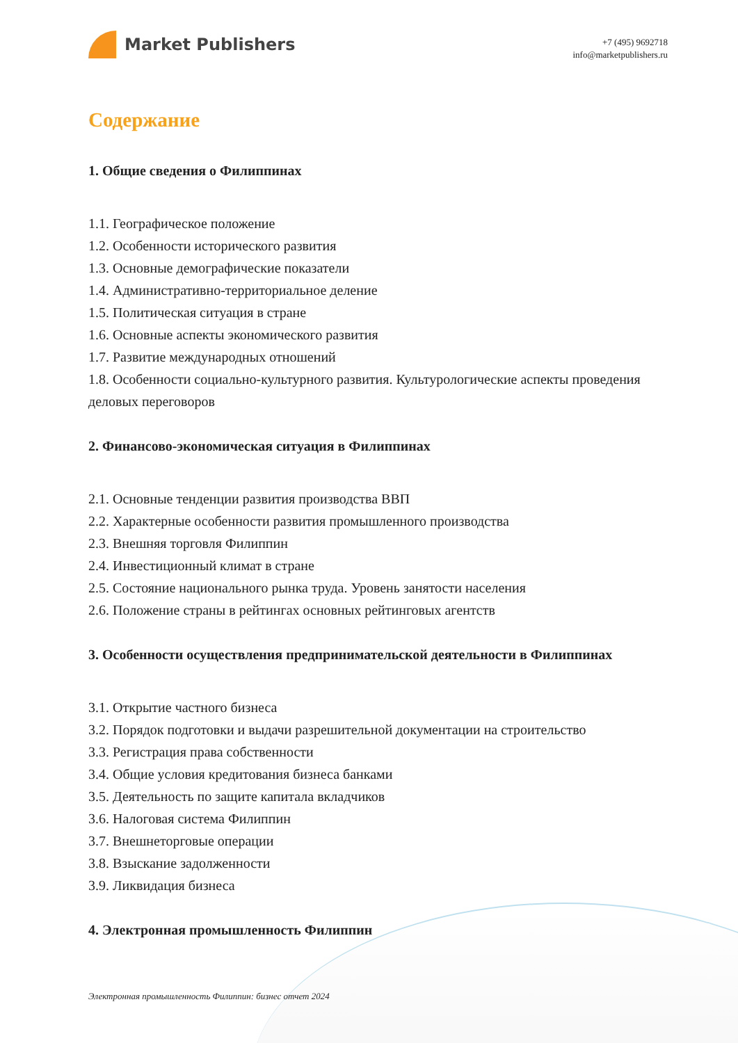Market Publishers
+7 (495) 9692718
info@marketpublishers.ru
Содержание
1. Общие сведения о Филиппинах
1.1. Географическое положение
1.2. Особенности исторического развития
1.3. Основные демографические показатели
1.4. Административно-территориальное деление
1.5. Политическая ситуация в стране
1.6. Основные аспекты экономического развития
1.7. Развитие международных отношений
1.8. Особенности социально-культурного развития. Культурологические аспекты проведения деловых переговоров
2. Финансово-экономическая ситуация в Филиппинах
2.1. Основные тенденции развития производства ВВП
2.2. Характерные особенности развития промышленного производства
2.3. Внешняя торговля Филиппин
2.4. Инвестиционный климат в стране
2.5. Состояние национального рынка труда. Уровень занятости населения
2.6. Положение страны в рейтингах основных рейтинговых агентств
3. Особенности осуществления предпринимательской деятельности в Филиппинах
3.1. Открытие частного бизнеса
3.2. Порядок подготовки и выдачи разрешительной документации на строительство
3.3. Регистрация права собственности
3.4. Общие условия кредитования бизнеса банками
3.5. Деятельность по защите капитала вкладчиков
3.6. Налоговая система Филиппин
3.7. Внешнеторговые операции
3.8. Взыскание задолженности
3.9. Ликвидация бизнеса
4. Электронная промышленность Филиппин
Электронная промышленность Филиппин: бизнес отчет 2024